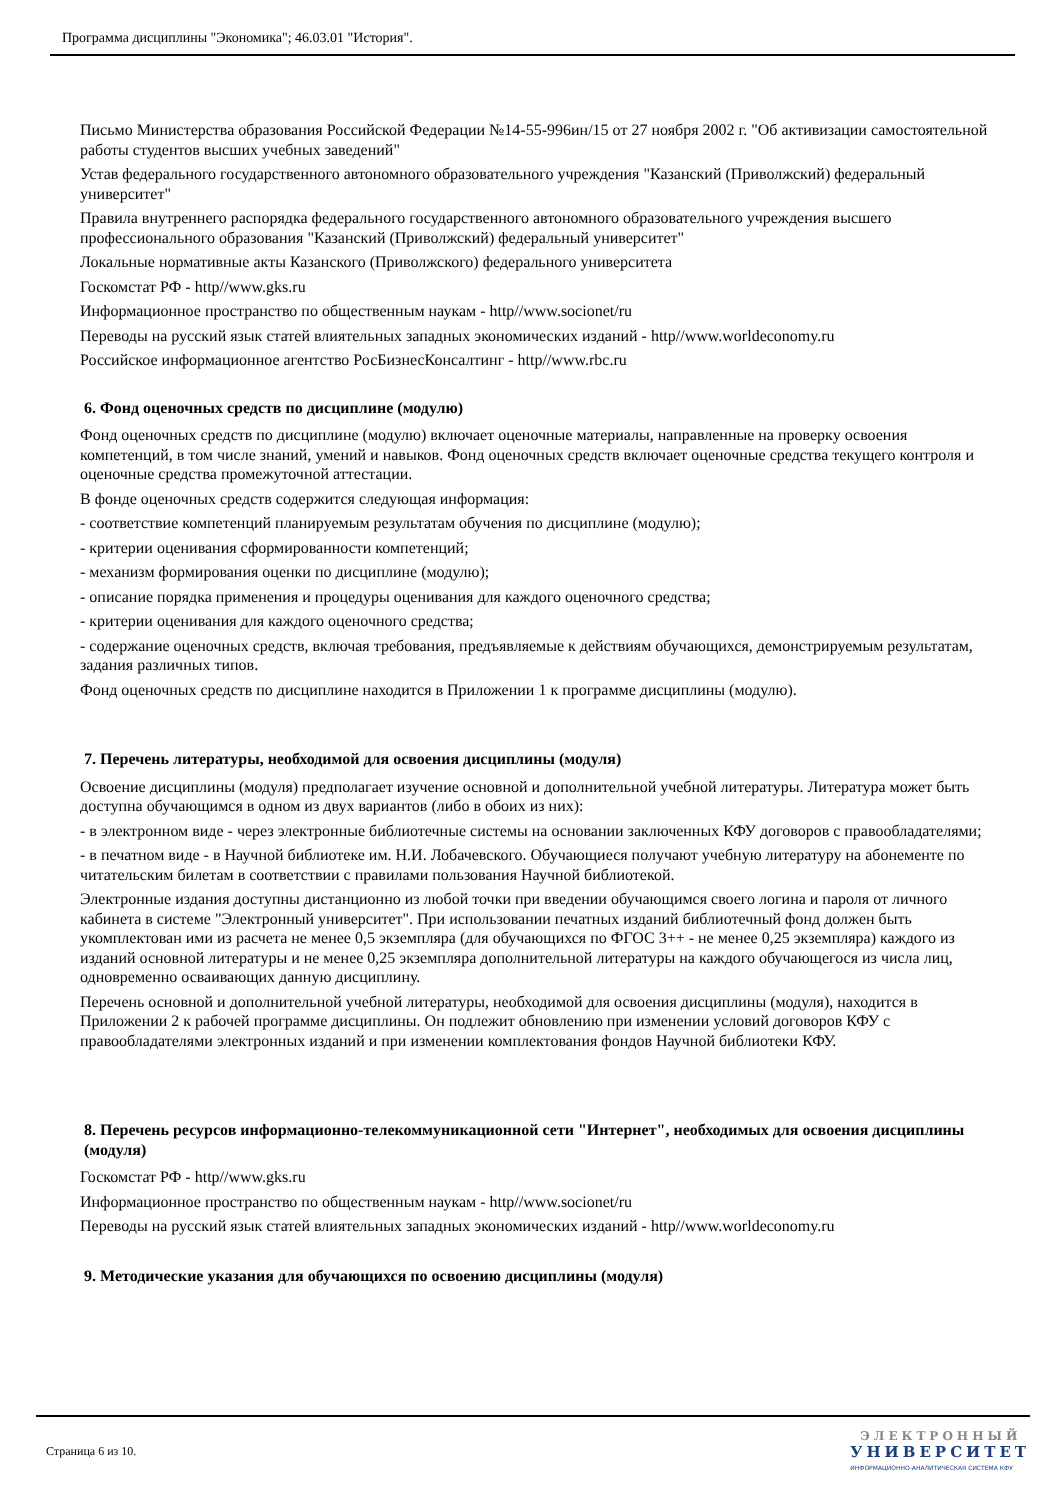Программа дисциплины "Экономика"; 46.03.01 "История".
Письмо Министерства образования Российской Федерации №14-55-996ин/15 от 27 ноября 2002 г. "Об активизации самостоятельной работы студентов высших учебных заведений"
Устав федерального государственного автономного образовательного учреждения "Казанский (Приволжский) федеральный университет"
Правила внутреннего распорядка федерального государственного автономного образовательного учреждения высшего профессионального образования "Казанский (Приволжский) федеральный университет"
Локальные нормативные акты Казанского (Приволжского) федерального университета
Госкомстат РФ - http//www.gks.ru
Информационное пространство по общественным наукам - http//www.socionet/ru
Переводы на русский язык статей влиятельных западных экономических изданий - http//www.worldeconomy.ru
Российское информационное агентство РосБизнесКонсалтинг - http//www.rbc.ru
6. Фонд оценочных средств по дисциплине (модулю)
Фонд оценочных средств по дисциплине (модулю) включает оценочные материалы, направленные на проверку освоения компетенций, в том числе знаний, умений и навыков. Фонд оценочных средств включает оценочные средства текущего контроля и оценочные средства промежуточной аттестации.
В фонде оценочных средств содержится следующая информация:
- соответствие компетенций планируемым результатам обучения по дисциплине (модулю);
- критерии оценивания сформированности компетенций;
- механизм формирования оценки по дисциплине (модулю);
- описание порядка применения и процедуры оценивания для каждого оценочного средства;
- критерии оценивания для каждого оценочного средства;
- содержание оценочных средств, включая требования, предъявляемые к действиям обучающихся, демонстрируемым результатам, задания различных типов.
Фонд оценочных средств по дисциплине находится в Приложении 1 к программе дисциплины (модулю).
7. Перечень литературы, необходимой для освоения дисциплины (модуля)
Освоение дисциплины (модуля) предполагает изучение основной и дополнительной учебной литературы. Литература может быть доступна обучающимся в одном из двух вариантов (либо в обоих из них):
- в электронном виде - через электронные библиотечные системы на основании заключенных КФУ договоров с правообладателями;
- в печатном виде - в Научной библиотеке им. Н.И. Лобачевского. Обучающиеся получают учебную литературу на абонементе по читательским билетам в соответствии с правилами пользования Научной библиотекой.
Электронные издания доступны дистанционно из любой точки при введении обучающимся своего логина и пароля от личного кабинета в системе "Электронный университет". При использовании печатных изданий библиотечный фонд должен быть укомплектован ими из расчета не менее 0,5 экземпляра (для обучающихся по ФГОС 3++ - не менее 0,25 экземпляра) каждого из изданий основной литературы и не менее 0,25 экземпляра дополнительной литературы на каждого обучающегося из числа лиц, одновременно осваивающих данную дисциплину.
Перечень основной и дополнительной учебной литературы, необходимой для освоения дисциплины (модуля), находится в Приложении 2 к рабочей программе дисциплины. Он подлежит обновлению при изменении условий договоров КФУ с правообладателями электронных изданий и при изменении комплектования фондов Научной библиотеки КФУ.
8. Перечень ресурсов информационно-телекоммуникационной сети "Интернет", необходимых для освоения дисциплины (модуля)
Госкомстат РФ - http//www.gks.ru
Информационное пространство по общественным наукам - http//www.socionet/ru
Переводы на русский язык статей влиятельных западных экономических изданий - http//www.worldeconomy.ru
9. Методические указания для обучающихся по освоению дисциплины (модуля)
Страница 6 из 10.
ЭЛЕКТРОННЫЙ
УНИВЕРСИТЕТ
ИНФОРМАЦИОННО-АНАЛИТИЧЕСКАЯ СИСТЕМА КФУ